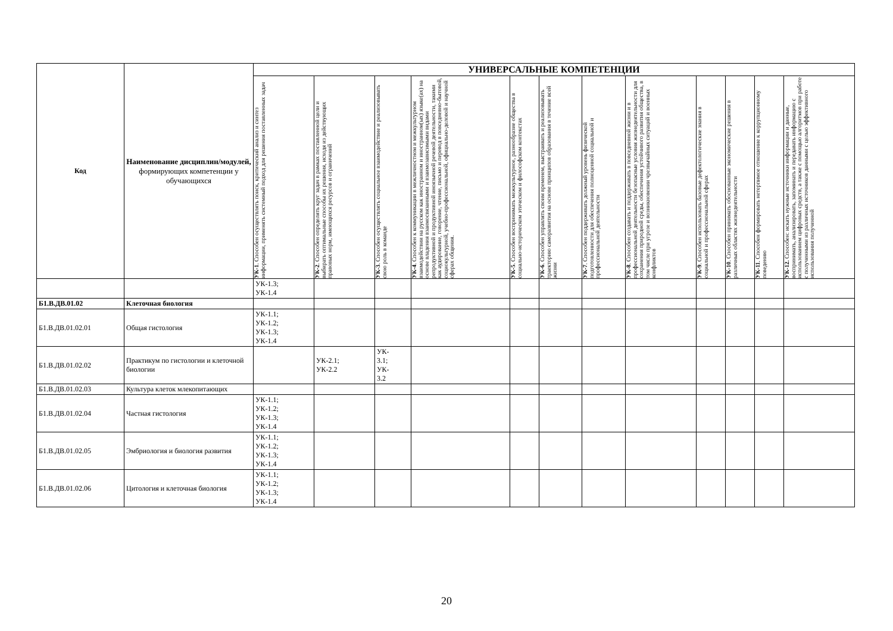| Код | Наименование дисциплин/модулей, формирующих компетенции у обучающихся | УНИВЕРСАЛЬНЫЕ КОМПЕТЕНЦИИ | | | | | | | | | | | |
| --- | --- | --- | --- | --- | --- | --- | --- | --- | --- | --- | --- | --- | --- |
| | | УК-1 . Способен осуществлять поиск, критический анализ и синтез информации, применять системный подход для решения поставленных задач | УК-2 . Способен определять круг задач в рамках поставленной цели и выбирать оптимальные способы их решения, исходя из действующих правовых норм, имеющихся ресурсов и ограничений | УК-3 . Способен осуществлять социальное взаимодействие и реализовывать свою роль в команде | УК-4 . Способен к коммуникации в межличностном и межкультурном взаимодействии на русском как иностранном и иностранном(ых) языке(ах) на основе владения взаимосвязанными и взаимозависимыми видами репродуктивной и продуктивной иноязычной речевой деятельности, такими как аудирование, говорение, чтение, письмо и перевод в повседневно-бытовой, социокультурной, учебно-профессиональной, официально-деловой и научной сферах общения. | УК-5 . Способен воспринимать межкультурное, разнообразие общества в социально-историческом этическом и философском контекстах | УК-6 . Способен управлять своим временем, выстраивать и реализовывать траекторию саморазвития на основе принципов образования в течение всей жизни | УК-7 . Способен поддерживать должный уровень физической подготовленности для обеспечения полноценной социальной и профессиональной деятельности | УК-8 . Способен создавать и поддерживать в повседневной жизни и в профессиональной деятельности безопасные условия жизнедеятельности для сохранения природной среды, обеспечения устойчивого развития общества, в том числе при угрозе и возникновении чрезвычайных ситуаций и военных конфликтов | УК-9 . Способен использовать базовые дефектологические знания в социальной и профессиональной сферах | УК-10 . Способен принимать обоснованные экономические решения в различных областях жизнедеятельности | УК-11 . Способен формировать нетерпимое отношение к коррупционному поведению | УК-12. Способен: искать нужные источники информации и данные, воспринимать, анализировать, запоминать и передавать информацию с использованием цифровых средств, а также с помощью алгоритмов при работе с полученными из различных источников данными с целью эффективного использования полученной |
| | | УК-1.3; УК-1.4 | | | | | | | | | | | |
| Б1.В.ДВ.01.02 | Клеточная биология | | | | | | | | | | | | |
| Б1.В.ДВ.01.02.01 | Общая гистология | УК-1.1; УК-1.2; УК-1.3; УК-1.4 | | | | | | | | | | | |
| Б1.В.ДВ.01.02.02 | Практикум по гистологии и клеточной биологии | | УК-2.1; УК-2.2 | УК- 3.1; УК- 3.2 | | | | | | | | | |
| Б1.В.ДВ.01.02.03 | Культура клеток млекопитающих | | | | | | | | | | | | |
| Б1.В.ДВ.01.02.04 | Частная гистология | УК-1.1; УК-1.2; УК-1.3; УК-1.4 | | | | | | | | | | | |
| Б1.В.ДВ.01.02.05 | Эмбриология и биология развития | УК-1.1; УК-1.2; УК-1.3; УК-1.4 | | | | | | | | | | | |
| Б1.В.ДВ.01.02.06 | Цитология и клеточная биология | УК-1.1; УК-1.2; УК-1.3; УК-1.4 | | | | | | | | | | | |
20